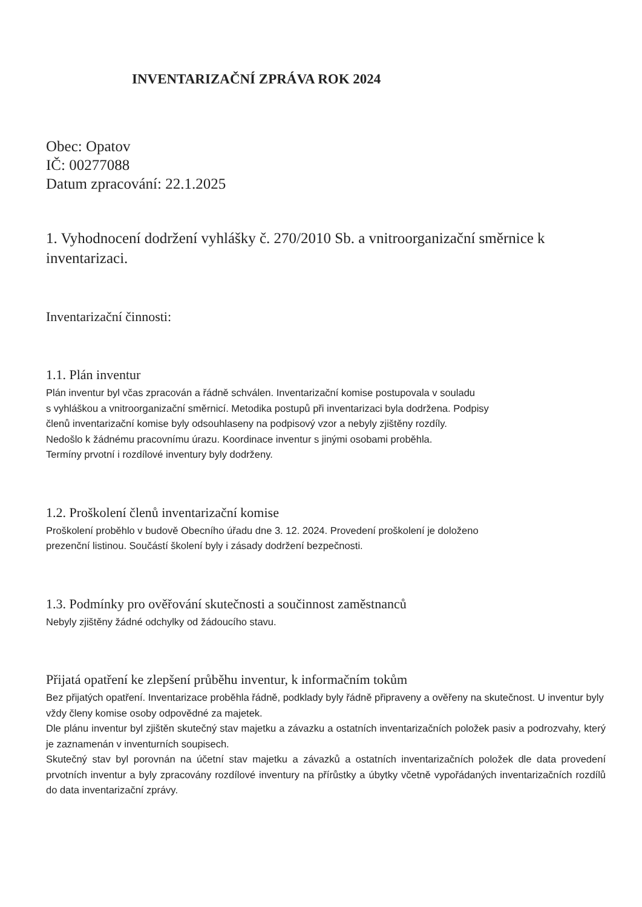INVENTARIZAČNÍ ZPRÁVA ROK 2024
Obec: Opatov
IČ: 00277088
Datum zpracování: 22.1.2025
1. Vyhodnocení dodržení vyhlášky č. 270/2010 Sb. a vnitroorganizační směrnice k inventarizaci.
Inventarizační činnosti:
1.1. Plán inventur
Plán inventur byl včas zpracován a řádně schválen. Inventarizační komise postupovala v souladu
s vyhláškou a vnitroorganizační směrnicí. Metodika postupů při inventarizaci byla dodržena. Podpisy
členů inventarizační komise byly odsouhlaseny na podpisový vzor a nebyly zjištěny rozdíly.
Nedošlo k žádnému pracovnímu úrazu. Koordinace inventur s jinými osobami proběhla.
Termíny prvotní i rozdílové inventury byly dodrženy.
1.2. Proškolení členů inventarizační komise
Proškolení proběhlo v budově Obecního úřadu dne 3. 12. 2024. Provedení proškolení je doloženo
prezenční listinou. Součástí školení byly i zásady dodržení bezpečnosti.
1.3. Podmínky pro ověřování skutečnosti a součinnost zaměstnanců
Nebyly zjištěny žádné odchylky od žádoucího stavu.
Přijatá opatření ke zlepšení průběhu inventur, k informačním tokům
Bez přijatých opatření. Inventarizace proběhla řádně, podklady byly řádně připraveny a ověřeny na skutečnost. U inventur byly vždy členy komise osoby odpovědné za majetek.
Dle plánu inventur byl zjištěn skutečný stav majetku a závazku a ostatních inventarizačních položek pasiv a podrozvahy, který je zaznamenán v inventurních soupisech.
Skutečný stav byl porovnán na účetní stav majetku a závazků a ostatních inventarizačních položek dle data provedení prvotních inventur a byly zpracovány rozdílové inventury na přírůstky a úbytky včetně vypořádaných inventarizačních rozdílů do data inventarizační zprávy.